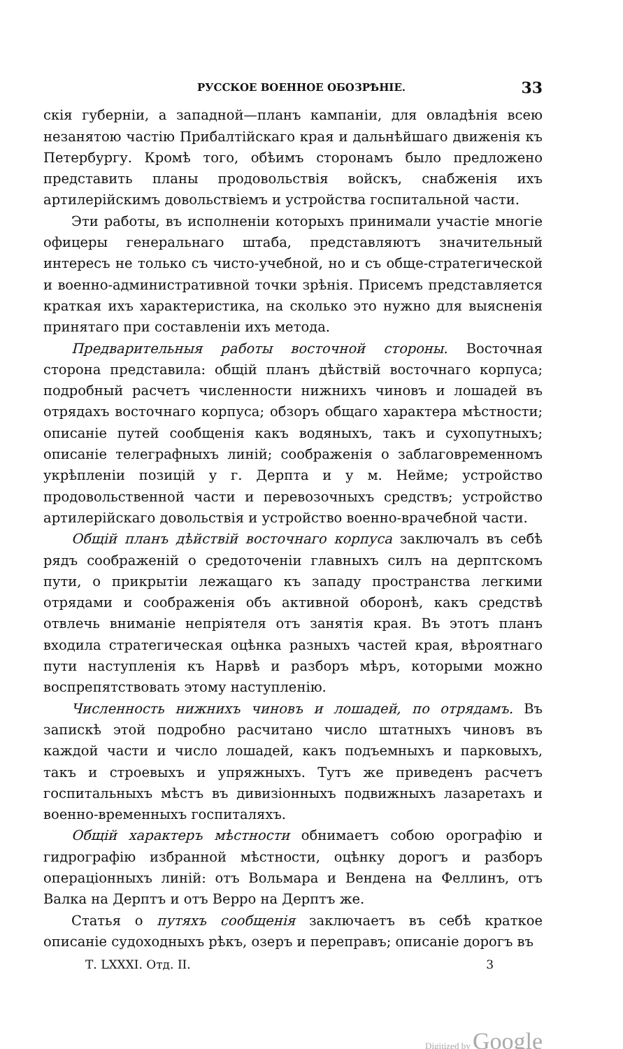РУССКОЕ ВОЕННОЕ ОБОЗРѢНІЕ. 33
скія губерніи, а западной—планъ кампаніи, для овладѣнія всею незанятою частію Прибалтійскаго края и дальнѣйшаго движенія къ Петербургу. Кромѣ того, обѣимъ сторонамъ было предложено представить планы продовольствія войскъ, снабженія ихъ артилерійскимъ довольствіемъ и устройства госпитальной части.
Эти работы, въ исполненіи которыхъ принимали участіе многіе офицеры генеральнаго штаба, представляютъ значительный интересъ не только съ чисто-учебной, но и съ обще-стратегической и военно-административной точки зрѣнія. Присемъ представляется краткая ихъ характеристика, на сколько это нужно для выясненія принятаго при составленіи ихъ метода.
Предварительныя работы восточной стороны. Восточная сторона представила: общій планъ дѣйствій восточнаго корпуса; подробный расчетъ численности нижнихъ чиновъ и лошадей въ отрядахъ восточнаго корпуса; обзоръ общаго характера мѣстности; описаніе путей сообщенія какъ водяныхъ, такъ и сухопутныхъ; описаніе телеграфныхъ линій; соображенія о заблаговременномъ укрѣпленіи позицій у г. Дерпта и у м. Нейме; устройство продовольственной части и перевозочныхъ средствъ; устройство артилерійскаго довольствія и устройство военно-врачебной части.
Общій планъ дѣйствій восточнаго корпуса заключалъ въ себѣ рядъ соображеній о средоточеніи главныхъ силъ на дерптскомъ пути, о прикрытіи лежащаго къ западу пространства легкими отрядами и соображенія объ активной оборонѣ, какъ средствѣ отвлечь вниманіе непріятеля отъ занятія края. Въ этотъ планъ входила стратегическая оцѣнка разныхъ частей края, вѣроятнаго пути наступленія къ Нарвѣ и разборъ мѣръ, которыми можно воспрепятствовать этому наступленію.
Численность нижнихъ чиновъ и лошадей, по отрядамъ. Въ запискѣ этой подробно расчитано число штатныхъ чиновъ въ каждой части и число лошадей, какъ подъемныхъ и парковыхъ, такъ и строевыхъ и упряжныхъ. Тутъ же приведенъ расчетъ госпитальныхъ мѣстъ въ дивизіонныхъ подвижныхъ лазаретахъ и военно-временныхъ госпиталяхъ.
Общій характеръ мѣстности обнимаетъ собою орографію и гидрографію избранной мѣстности, оцѣнку дорогъ и разборъ операціонныхъ линій: отъ Вольмара и Вендена на Феллинъ, отъ Валка на Дерптъ и отъ Верро на Дерптъ же.
Статья о путяхъ сообщенія заключаетъ въ себѣ краткое описаніе судоходныхъ рѣкъ, озеръ и переправъ; описаніе дорогъ въ
Т. LXXXI. Отд. II. 3
Digitized by Google